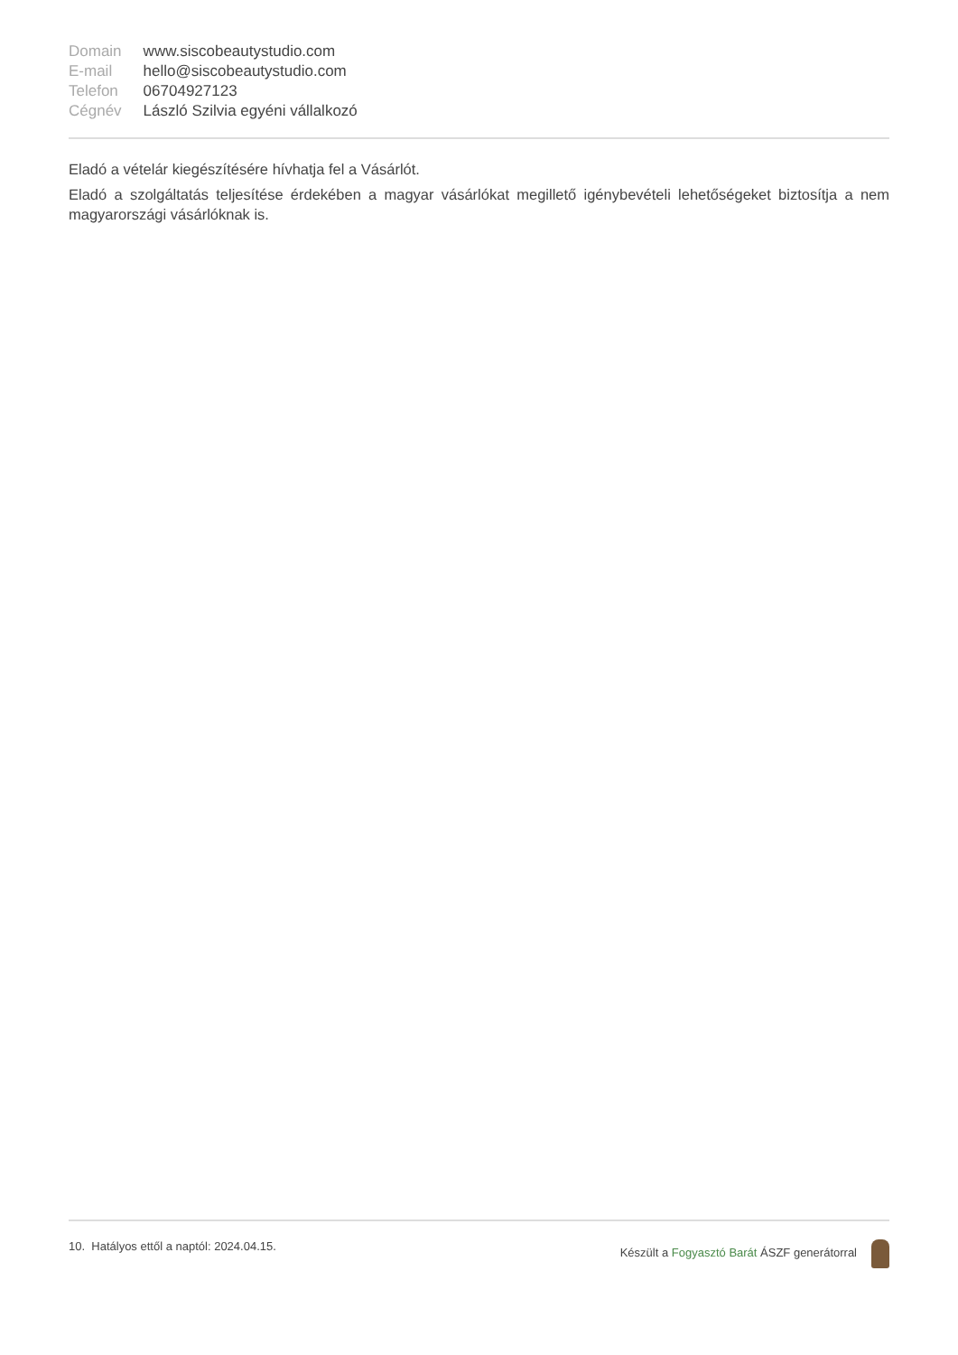| Domain | www.siscobeautystudio.com |
| E-mail | hello@siscobeautystudio.com |
| Telefon | 06704927123 |
| Cégnév | László Szilvia egyéni vállalkozó |
Eladó a vételár kiegészítésére hívhatja fel a Vásárlót.
Eladó a szolgáltatás teljesítése érdekében a magyar vásárlókat megillető igénybevételi lehetőségeket biztosítja a nem magyarországi vásárlóknak is.
10. Hatályos ettől a naptól: 2024.04.15.
Készült a Fogyasztó Barát ÁSZF generátorral